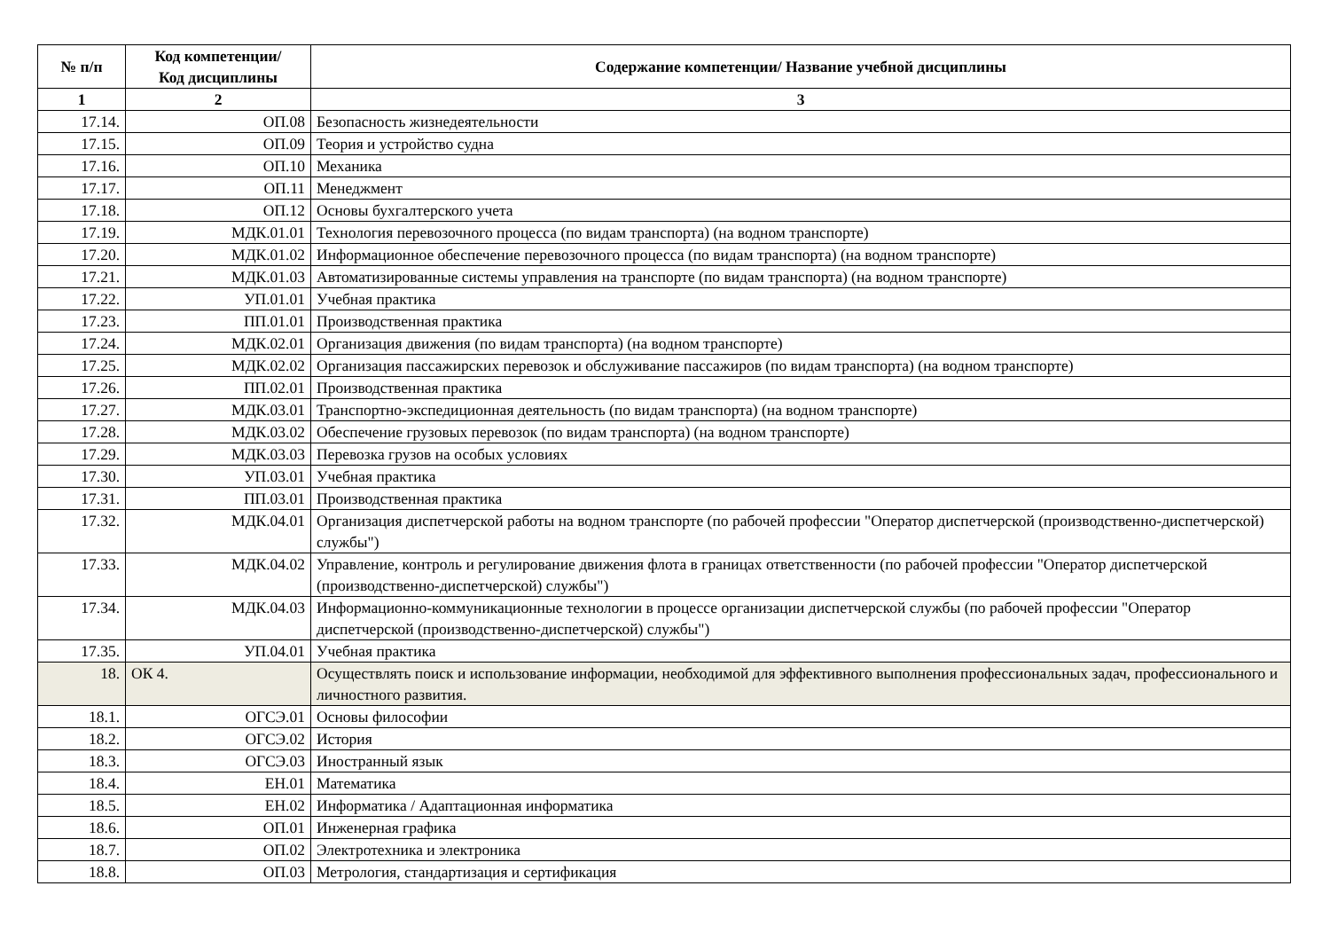| № п/п | Код компетенции/ Код дисциплины | Содержание компетенции/ Название учебной дисциплины |
| --- | --- | --- |
| 1 | 2 | 3 |
| 17.14. | ОП.08 | Безопасность жизнедеятельности |
| 17.15. | ОП.09 | Теория и устройство судна |
| 17.16. | ОП.10 | Механика |
| 17.17. | ОП.11 | Менеджмент |
| 17.18. | ОП.12 | Основы бухгалтерского учета |
| 17.19. | МДК.01.01 | Технология перевозочного процесса (по видам транспорта) (на водном транспорте) |
| 17.20. | МДК.01.02 | Информационное обеспечение перевозочного процесса (по видам транспорта) (на водном транспорте) |
| 17.21. | МДК.01.03 | Автоматизированные системы управления на транспорте (по видам транспорта) (на водном транспорте) |
| 17.22. | УП.01.01 | Учебная практика |
| 17.23. | ПП.01.01 | Производственная практика |
| 17.24. | МДК.02.01 | Организация движения (по видам транспорта) (на водном транспорте) |
| 17.25. | МДК.02.02 | Организация пассажирских перевозок и обслуживание пассажиров (по видам транспорта) (на водном транспорте) |
| 17.26. | ПП.02.01 | Производственная практика |
| 17.27. | МДК.03.01 | Транспортно-экспедиционная деятельность (по видам транспорта) (на водном транспорте) |
| 17.28. | МДК.03.02 | Обеспечение грузовых перевозок (по видам транспорта) (на водном транспорте) |
| 17.29. | МДК.03.03 | Перевозка грузов на особых условиях |
| 17.30. | УП.03.01 | Учебная практика |
| 17.31. | ПП.03.01 | Производственная практика |
| 17.32. | МДК.04.01 | Организация диспетчерской работы на водном транспорте (по рабочей профессии "Оператор диспетчерской (производственно-диспетчерской) службы") |
| 17.33. | МДК.04.02 | Управление, контроль и регулирование движения флота в границах ответственности (по рабочей профессии "Оператор диспетчерской (производственно-диспетчерской) службы") |
| 17.34. | МДК.04.03 | Информационно-коммуникационные технологии в процессе организации диспетчерской службы (по рабочей профессии "Оператор диспетчерской (производственно-диспетчерской) службы") |
| 17.35. | УП.04.01 | Учебная практика |
| 18. | ОК 4. | Осуществлять поиск и использование информации, необходимой для эффективного выполнения профессиональных задач, профессионального и личностного развития. |
| 18.1. | ОГСЭ.01 | Основы философии |
| 18.2. | ОГСЭ.02 | История |
| 18.3. | ОГСЭ.03 | Иностранный язык |
| 18.4. | ЕН.01 | Математика |
| 18.5. | ЕН.02 | Информатика / Адаптационная информатика |
| 18.6. | ОП.01 | Инженерная графика |
| 18.7. | ОП.02 | Электротехника и электроника |
| 18.8. | ОП.03 | Метрология, стандартизация и сертификация |